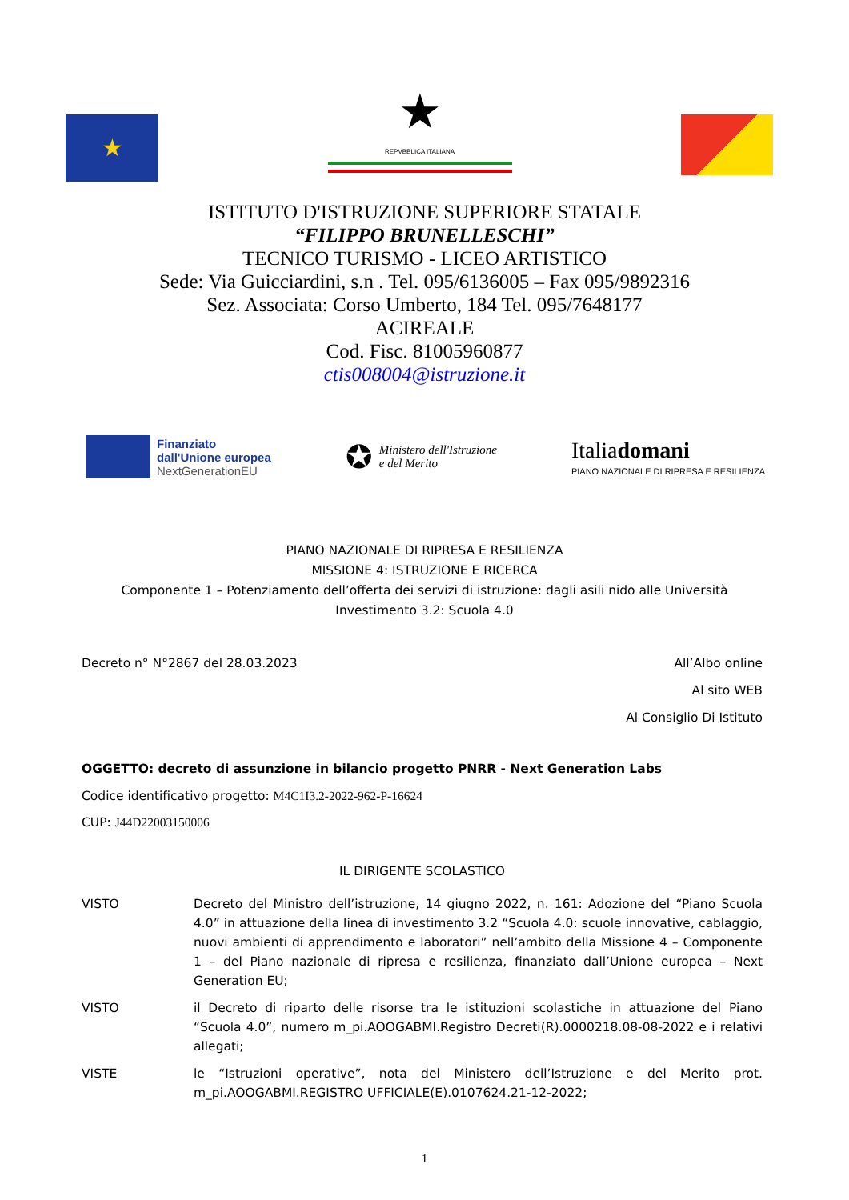★
★
REPVBBLICA ITALIANA
ISTITUTO D'ISTRUZIONE SUPERIORE STATALE
“FILIPPO BRUNELLESCHI”
TECNICO TURISMO - LICEO ARTISTICO
Sede: Via Guicciardini, s.n . Tel. 095/6136005 – Fax 095/9892316
Sez. Associata: Corso Umberto, 184 Tel. 095/7648177
ACIREALE
Cod. Fisc. 81005960877
ctis008004@istruzione.it
Finanziato
dall'Unione europea
NextGenerationEU
✪ Ministero dell'Istruzione
e del Merito
Italiadomani
PIANO NAZIONALE DI RIPRESA E RESILIENZA
PIANO NAZIONALE DI RIPRESA E RESILIENZA
MISSIONE 4: ISTRUZIONE E RICERCA
Componente 1 – Potenziamento dell’offerta dei servizi di istruzione: dagli asili nido alle Università
Investimento 3.2: Scuola 4.0
Decreto n° N°2867 del 28.03.2023
All’Albo online
Al sito WEB
Al Consiglio Di Istituto
OGGETTO: decreto di assunzione in bilancio progetto PNRR - Next Generation Labs
Codice identificativo progetto: M4C1I3.2-2022-962-P-16624
CUP: J44D22003150006
IL DIRIGENTE SCOLASTICO
VISTO Decreto del Ministro dell’istruzione, 14 giugno 2022, n. 161: Adozione del “Piano Scuola 4.0” in attuazione della linea di investimento 3.2 “Scuola 4.0: scuole innovative, cablaggio, nuovi ambienti di apprendimento e laboratori” nell’ambito della Missione 4 – Componente 1 – del Piano nazionale di ripresa e resilienza, finanziato dall’Unione europea – Next Generation EU;
VISTO il Decreto di riparto delle risorse tra le istituzioni scolastiche in attuazione del Piano “Scuola 4.0”, numero m_pi.AOOGABMI.Registro Decreti(R).0000218.08-08-2022 e i relativi allegati;
VISTE le “Istruzioni operative”, nota del Ministero dell’Istruzione e del Merito prot. m_pi.AOOGABMI.REGISTRO UFFICIALE(E).0107624.21-12-2022;
1